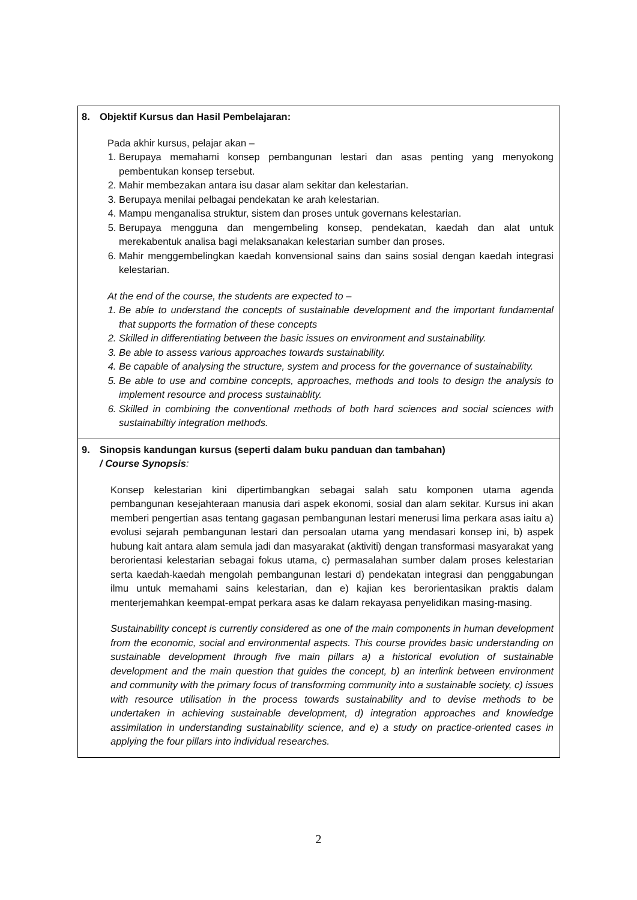| 8. Objektif Kursus dan Hasil Pembelajaran: Pada akhir kursus, pelajar akan – 1. Berupaya memahami konsep pembangunan lestari dan asas penting yang menyokong pembentukan konsep tersebut. 2. Mahir membezakan antara isu dasar alam sekitar dan kelestarian. 3. Berupaya menilai pelbagai pendekatan ke arah kelestarian. 4. Mampu menganalisa struktur, sistem dan proses untuk governans kelestarian. 5. Berupaya mengguna dan mengembeling konsep, pendekatan, kaedah dan alat untuk merekabentuk analisa bagi melaksanakan kelestarian sumber dan proses. 6. Mahir menggembelingkan kaedah konvensional sains dan sains sosial dengan kaedah integrasi kelestarian. At the end of the course, the students are expected to – 1. Be able to understand the concepts of sustainable development and the important fundamental that supports the formation of these concepts 2. Skilled in differentiating between the basic issues on environment and sustainability. 3. Be able to assess various approaches towards sustainability. 4. Be capable of analysing the structure, system and process for the governance of sustainability. 5. Be able to use and combine concepts, approaches, methods and tools to design the analysis to implement resource and process sustainablity. 6. Skilled in combining the conventional methods of both hard sciences and social sciences with sustainabiltiy integration methods. |
| 9. Sinopsis kandungan kursus (seperti dalam buku panduan dan tambahan) / Course Synopsis : Konsep kelestarian kini dipertimbangkan sebagai salah satu komponen utama agenda pembangunan kesejahteraan manusia dari aspek ekonomi, sosial dan alam sekitar. Kursus ini akan memberi pengertian asas tentang gagasan pembangunan lestari menerusi lima perkara asas iaitu a) evolusi sejarah pembangunan lestari dan persoalan utama yang mendasari konsep ini, b) aspek hubung kait antara alam semula jadi dan masyarakat (aktiviti) dengan transformasi masyarakat yang berorientasi kelestarian sebagai fokus utama, c) permasalahan sumber dalam proses kelestarian serta kaedah-kaedah mengolah pembangunan lestari d) pendekatan integrasi dan penggabungan ilmu untuk memahami sains kelestarian, dan e) kajian kes berorientasikan praktis dalam menterjemahkan keempat-empat perkara asas ke dalam rekayasa penyelidikan masing-masing. Sustainability concept is currently considered as one of the main components in human development from the economic, social and environmental aspects. This course provides basic understanding on sustainable development through five main pillars a) a historical evolution of sustainable development and the main question that guides the concept, b) an interlink between environment and community with the primary focus of transforming community into a sustainable society, c) issues with resource utilisation in the process towards sustainability and to devise methods to be undertaken in achieving sustainable development, d) integration approaches and knowledge assimilation in understanding sustainability science, and e) a study on practice-oriented cases in applying the four pillars into individual researches. |
2